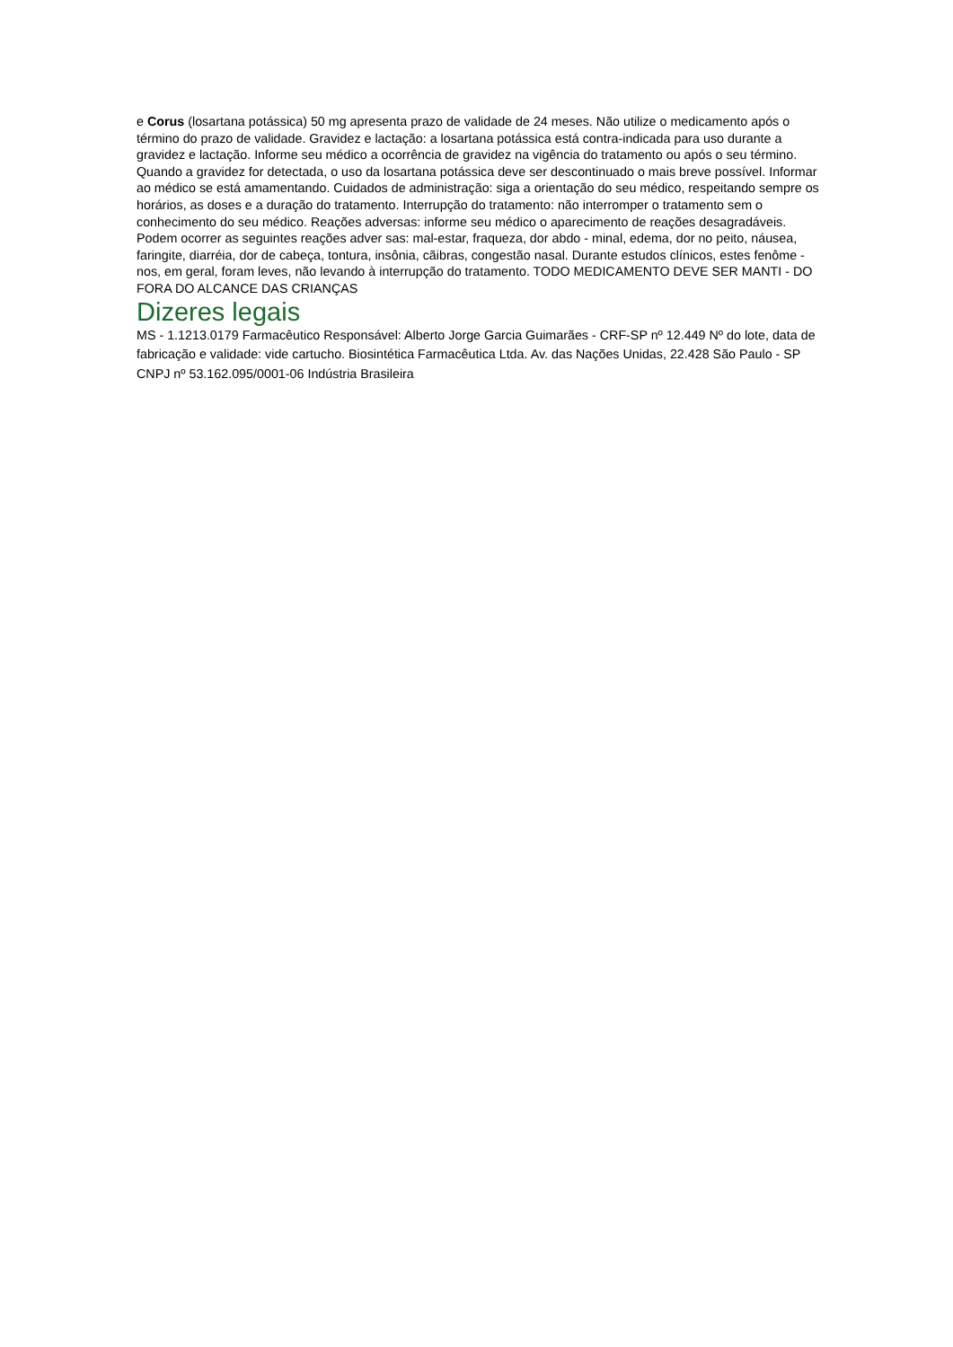e Corus (losartana potássica) 50 mg apresenta prazo de validade de 24 meses. Não utilize o medicamento após o término do prazo de validade. Gravidez e lactação: a losartana potássica está contra-indicada para uso durante a gravidez e lactação. Informe seu médico a ocorrência de gravidez na vigência do tratamento ou após o seu término. Quando a gravidez for detectada, o uso da losartana potássica deve ser descontinuado o mais breve possível. Informar ao médico se está amamentando. Cuidados de administração: siga a orientação do seu médico, respeitando sempre os horários, as doses e a duração do tratamento. Interrupção do tratamento: não interromper o tratamento sem o conhecimento do seu médico. Reações adversas: informe seu médico o aparecimento de reações desagradáveis. Podem ocorrer as seguintes reações adver sas: mal-estar, fraqueza, dor abdo - minal, edema, dor no peito, náusea, faringite, diarréia, dor de cabeça, tontura, insônia, cãibras, congestão nasal. Durante estudos clínicos, estes fenôme - nos, em geral, foram leves, não levando à interrupção do tratamento. TODO MEDICAMENTO DEVE SER MANTI - DO FORA DO ALCANCE DAS CRIANÇAS
Dizeres legais
MS - 1.1213.0179 Farmacêutico Responsável: Alberto Jorge Garcia Guimarães - CRF-SP nº 12.449 Nº do lote, data de fabricação e validade: vide cartucho. Biosintética Farmacêutica Ltda. Av. das Nações Unidas, 22.428 São Paulo - SP CNPJ nº 53.162.095/0001-06 Indústria Brasileira